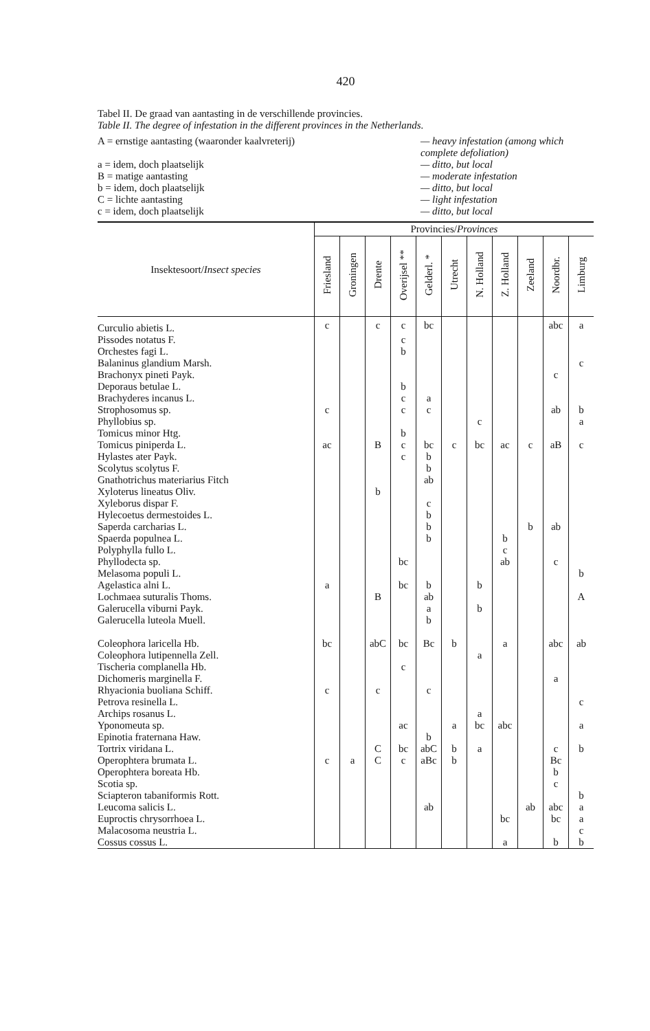420
Tabel II. De graad van aantasting in de verschillende provincies.
Table II. The degree of infestation in the different provinces in the Netherlands.
A = ernstige aantasting (waaronder kaalvreterij)
— heavy infestation (among which complete defoliation)
a = idem, doch plaatselijk
— ditto, but local
B = matige aantasting
— moderate infestation
b = idem, doch plaatselijk
— ditto, but local
C = lichte aantasting
— light infestation
c = idem, doch plaatselijk
— ditto, but local
| Insektesoort/ Insect species | Provincies/ Provinces | | | | | | | | | | |
| --- | --- | --- | --- | --- | --- | --- | --- | --- | --- | --- | --- |
| | Friesland | Groningen | Drente | Overijsel ** | Gelderl. * | Utrecht | N. Holland | Z. Holland | Zeeland | Noordbr. | Limburg |
| Curculio abietis L. | c | | c | c | bc | | | | | abc | a |
| Pissodes notatus F. | | | | c | | | | | | | |
| Orchestes fagi L. | | | | b | | | | | | | |
| Balaninus glandium Marsh. | | | | | | | | | | | c |
| Brachonyx pineti Payk. | | | | | | | | | | c | |
| Deporaus betulae L. | | | | b | | | | | | | |
| Brachyderes incanus L. | | | | c | a | | | | | | |
| Strophosomus sp. | c | | | c | c | | | | | ab | b |
| Phyllobius sp. | | | | | | | c | | | | a |
| Tomicus minor Htg. | | | | b | | | | | | | |
| Tomicus piniperda L. | ac | | B | c | bc | c | bc | ac | c | aB | c |
| Hylastes ater Payk. | | | | c | b | | | | | | |
| Scolytus scolytus F. | | | | | b | | | | | | |
| Gnathotrichus materiarius Fitch | | | | | ab | | | | | | |
| Xyloterus lineatus Oliv. | | | b | | | | | | | | |
| Xyleborus dispar F. | | | | | c | | | | | | |
| Hylecoetus dermestoides L. | | | | | b | | | | | | |
| Saperda carcharias L. | | | | | b | | | | b | ab | |
| Spaerda populnea L. | | | | | b | | | b | | | |
| Polyphylla fullo L. | | | | | | | | c | | | |
| Phyllodecta sp. | | | | bc | | | | ab | | c | |
| Melasoma populi L. | | | | | | | | | | | b |
| Agelastica alni L. | a | | | bc | b | | b | | | | |
| Lochmaea suturalis Thoms. | | | B | | ab | | | | | | A |
| Galerucella viburni Payk. | | | | | a | | b | | | | |
| Galerucella luteola Muell. | | | | | b | | | | | | |
| Coleophora laricella Hb. | bc | | abC | bc | Bc | b | | a | | abc | ab |
| Coleophora lutipennella Zell. | | | | | | | a | | | | |
| Tischeria complanella Hb. | | | | c | | | | | | | |
| Dichomeris marginella F. | | | | | | | | | | a | |
| Rhyacionia buoliana Schiff. | c | | c | | c | | | | | | |
| Petrova resinella L. | | | | | | | | | | | c |
| Archips rosanus L. | | | | | | | a | | | | |
| Yponomeuta sp. | | | | ac | | a | bc | abc | | | a |
| Epinotia fraternana Haw. | | | | | b | | | | | | |
| Tortrix viridana L. | | | C | bc | abC | b | a | | | c | b |
| Operophtera brumata L. | c | a | C | c | aBc | b | | | | Bc | |
| Operophtera boreata Hb. | | | | | | | | | | b | |
| Scotia sp. | | | | | | | | | | c | |
| Sciapteron tabaniformis Rott. | | | | | | | | | | | b |
| Leucoma salicis L. | | | | | ab | | | | ab | abc | a |
| Euproctis chrysorrhoea L. | | | | | | | | bc | | bc | a |
| Malacosoma neustria L. | | | | | | | | | | | c |
| Cossus cossus L. | | | | | | | | a | | b | b |